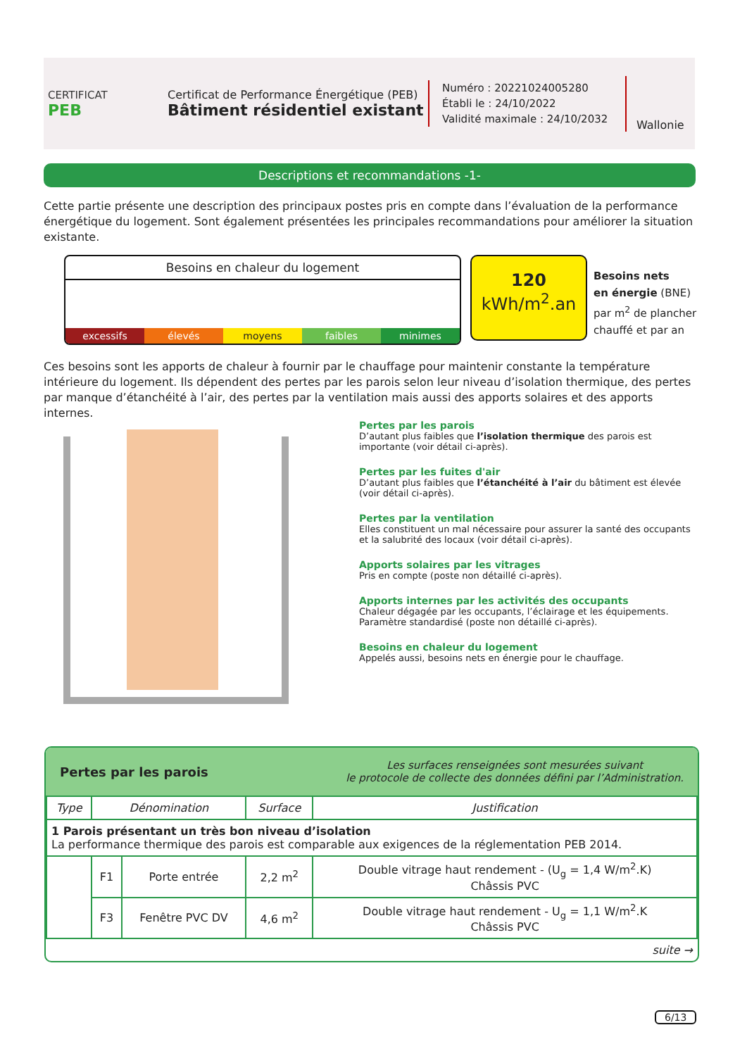CERTIFICAT
PEB
Certificat de Performance Énergétique (PEB)
Bâtiment résidentiel existant
Numéro : 20221024005280
Établi le : 24/10/2022
Validité maximale : 24/10/2032
Wallonie
Descriptions et recommandations -1-
Cette partie présente une description des principaux postes pris en compte dans l’évaluation de la performance énergétique du logement. Sont également présentées les principales recommandations pour améliorer la situation existante.
Besoins en chaleur du logement
excessifs élevés moyens faibles minimes
120
kWh/m<sup>2</sup>.an
Besoins nets
en énergie (BNE)
par m<sup>2</sup> de plancher
chauffé et par an
Ces besoins sont les apports de chaleur à fournir par le chauffage pour maintenir constante la température intérieure du logement. Ils dépendent des pertes par les parois selon leur niveau d’isolation thermique, des pertes par manque d’étanchéité à l’air, des pertes par la ventilation mais aussi des apports solaires et des apports internes.
Pertes par les parois
D’autant plus faibles que l’isolation thermique des parois est importante (voir détail ci-après).
Pertes par les fuites d'air
D’autant plus faibles que l’étanchéité à l’air du bâtiment est élevée (voir détail ci-après).
Pertes par la ventilation
Elles constituent un mal nécessaire pour assurer la santé des occupants et la salubrité des locaux (voir détail ci-après).
Apports solaires par les vitrages
Pris en compte (poste non détaillé ci-après).
Apports internes par les activités des occupants
Chaleur dégagée par les occupants, l’éclairage et les équipements. Paramètre standardisé (poste non détaillé ci-après).
Besoins en chaleur du logement
Appelés aussi, besoins nets en énergie pour le chauffage.
Pertes par les parois Les surfaces renseignées sont mesurées suivant
le protocole de collecte des données défini par l’Administration.
| Type | Dénomination | | Surface | Justification |
| --- | --- | --- | --- | --- |
| 1 Parois présentant un très bon niveau d’isolation La performance thermique des parois est comparable aux exigences de la réglementation PEB 2014. | | | | |
| | F1 | Porte entrée | 2,2 m<sup>2</sup> | Double vitrage haut rendement - (U<sub>g</sub> = 1,4 W/m<sup>2</sup>.K) Châssis PVC |
| | F3 | Fenêtre PVC DV | 4,6 m<sup>2</sup> | Double vitrage haut rendement - U<sub>g</sub> = 1,1 W/m<sup>2</sup>.K Châssis PVC |
| suite → | | | | |
6/13